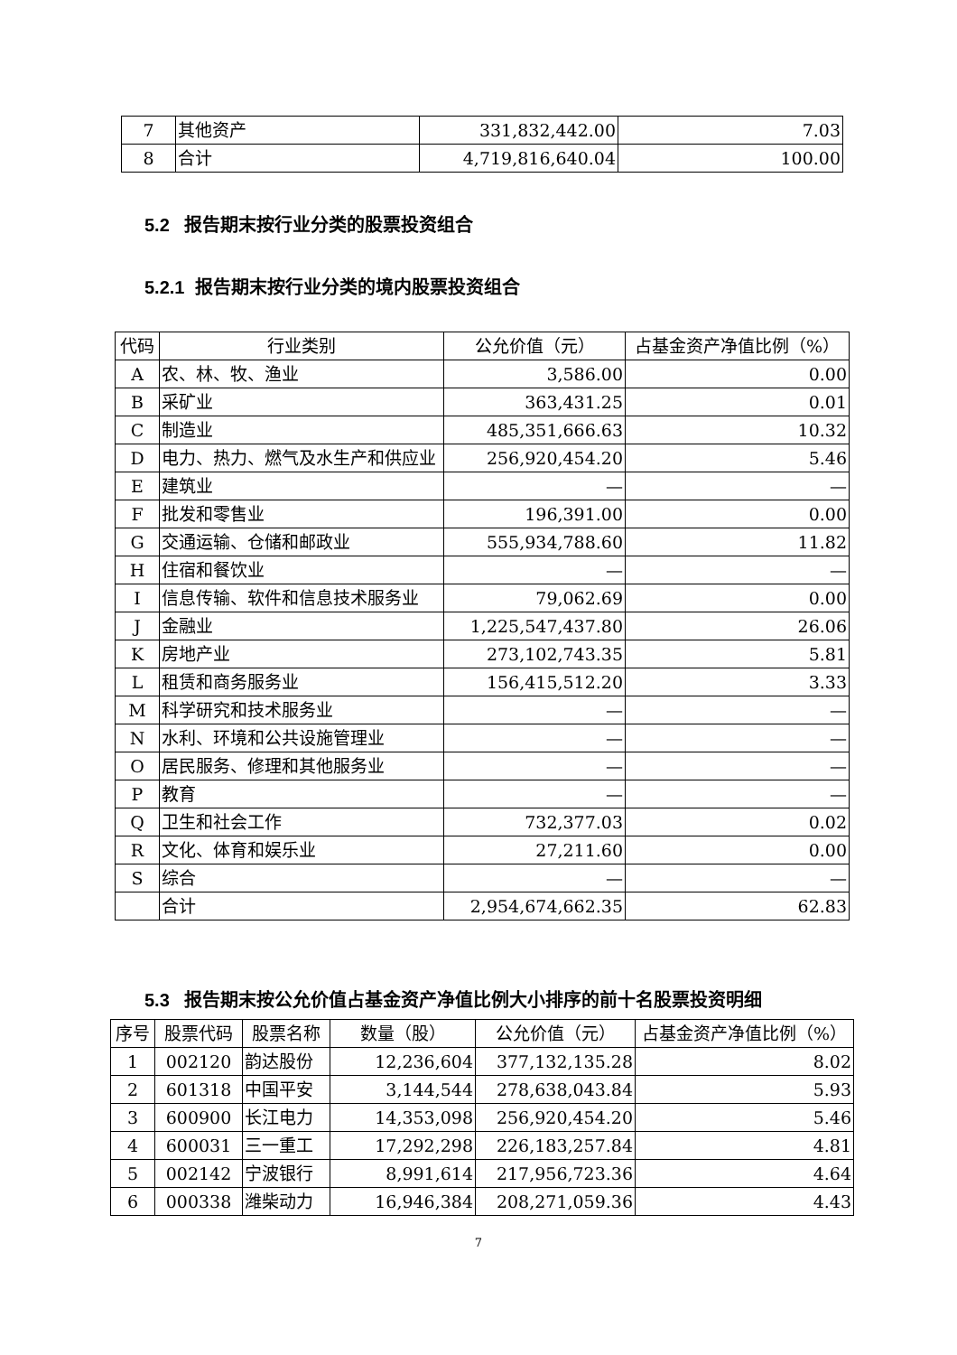| 7 | 其他资产 | 331,832,442.00 | 7.03 |
| 8 | 合计 | 4,719,816,640.04 | 100.00 |
5.2 报告期末按行业分类的股票投资组合
5.2.1 报告期末按行业分类的境内股票投资组合
| 代码 | 行业类别 | 公允价值（元） | 占基金资产净值比例（%） |
| --- | --- | --- | --- |
| A | 农、林、牧、渔业 | 3,586.00 | 0.00 |
| B | 采矿业 | 363,431.25 | 0.01 |
| C | 制造业 | 485,351,666.63 | 10.32 |
| D | 电力、热力、燃气及水生产和供应业 | 256,920,454.20 | 5.46 |
| E | 建筑业 | — | — |
| F | 批发和零售业 | 196,391.00 | 0.00 |
| G | 交通运输、仓储和邮政业 | 555,934,788.60 | 11.82 |
| H | 住宿和餐饮业 | — | — |
| I | 信息传输、软件和信息技术服务业 | 79,062.69 | 0.00 |
| J | 金融业 | 1,225,547,437.80 | 26.06 |
| K | 房地产业 | 273,102,743.35 | 5.81 |
| L | 租赁和商务服务业 | 156,415,512.20 | 3.33 |
| M | 科学研究和技术服务业 | — | — |
| N | 水利、环境和公共设施管理业 | — | — |
| O | 居民服务、修理和其他服务业 | — | — |
| P | 教育 | — | — |
| Q | 卫生和社会工作 | 732,377.03 | 0.02 |
| R | 文化、体育和娱乐业 | 27,211.60 | 0.00 |
| S | 综合 | — | — |
| | 合计 | 2,954,674,662.35 | 62.83 |
5.3 报告期末按公允价值占基金资产净值比例大小排序的前十名股票投资明细
| 序号 | 股票代码 | 股票名称 | 数量（股） | 公允价值（元） | 占基金资产净值比例（%） |
| --- | --- | --- | --- | --- | --- |
| 1 | 002120 | 韵达股份 | 12,236,604 | 377,132,135.28 | 8.02 |
| 2 | 601318 | 中国平安 | 3,144,544 | 278,638,043.84 | 5.93 |
| 3 | 600900 | 长江电力 | 14,353,098 | 256,920,454.20 | 5.46 |
| 4 | 600031 | 三一重工 | 17,292,298 | 226,183,257.84 | 4.81 |
| 5 | 002142 | 宁波银行 | 8,991,614 | 217,956,723.36 | 4.64 |
| 6 | 000338 | 潍柴动力 | 16,946,384 | 208,271,059.36 | 4.43 |
7